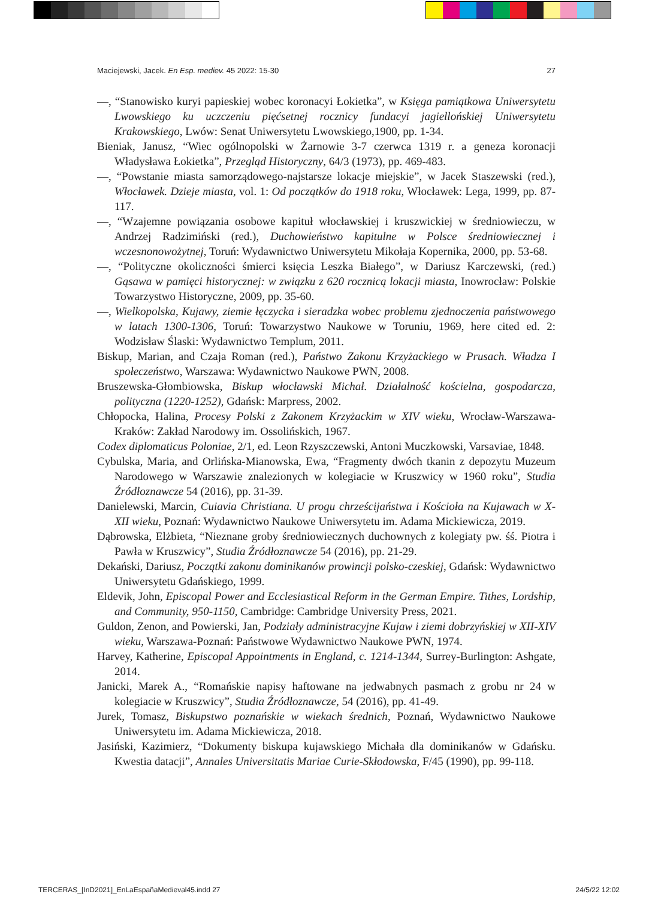Maciejewski, Jacek. En Esp. mediev. 45 2022: 15-30 27
—, “Stanowisko kuryi papieskiej wobec koronacyi Łokietka”, w Księga pamiątkowa Uniwersytetu Lwowskiego ku uczczeniu pięćsetnej rocznicy fundacyi jagiellońskiej Uniwersytetu Krakowskiego, Lwów: Senat Uniwersytetu Lwowskiego,1900, pp. 1-34.
Bieniak, Janusz, “Wiec ogólnopolski w Żarnowie 3-7 czerwca 1319 r. a geneza koronacji Władysława Łokietka”, Przegląd Historyczny, 64/3 (1973), pp. 469-483.
—, “Powstanie miasta samorządowego-najstarsze lokacje miejskie”, w Jacek Staszewski (red.), Włocławek. Dzieje miasta, vol. 1: Od początków do 1918 roku, Włocławek: Lega, 1999, pp. 87-117.
—, “Wzajemne powiązania osobowe kapituł włocławskiej i kruszwickiej w średniowieczu, w Andrzej Radzimiński (red.), Duchowieństwo kapitulne w Polsce średniowiecznej i wczesnonowożytnej, Toruń: Wydawnictwo Uniwersytetu Mikołaja Kopernika, 2000, pp. 53-68.
—, “Polityczne okoliczności śmierci księcia Leszka Białego”, w Dariusz Karczewski, (red.) Gąsawa w pamięci historycznej: w związku z 620 rocznicą lokacji miasta, Inowrocław: Polskie Towarzystwo Historyczne, 2009, pp. 35-60.
—, Wielkopolska, Kujawy, ziemie łęczycka i sieradzka wobec problemu zjednoczenia państwowego w latach 1300-1306, Toruń: Towarzystwo Naukowe w Toruniu, 1969, here cited ed. 2: Wodzisław Ślaski: Wydawnictwo Templum, 2011.
Biskup, Marian, and Czaja Roman (red.), Państwo Zakonu Krzyżackiego w Prusach. Władza I społeczeństwo, Warszawa: Wydawnictwo Naukowe PWN, 2008.
Bruszewska-Głombiowska, Biskup włocławski Michał. Działalność kościelna, gospodarcza, polityczna (1220-1252), Gdańsk: Marpress, 2002.
Chłopocka, Halina, Procesy Polski z Zakonem Krzyżackim w XIV wieku, Wrocław-Warszawa-Kraków: Zakład Narodowy im. Ossolińskich, 1967.
Codex diplomaticus Poloniae, 2/1, ed. Leon Rzyszczewski, Antoni Muczkowski, Varsaviae, 1848.
Cybulska, Maria, and Orlińska-Mianowska, Ewa, “Fragmenty dwóch tkanin z depozytu Muzeum Narodowego w Warszawie znalezionych w kolegiacie w Kruszwicy w 1960 roku”, Studia Źródłoznawcze 54 (2016), pp. 31-39.
Danielewski, Marcin, Cuiavia Christiana. U progu chrześcijaństwa i Kościoła na Kujawach w X-XII wieku, Poznań: Wydawnictwo Naukowe Uniwersytetu im. Adama Mickiewicza, 2019.
Dąbrowska, Elżbieta, “Nieznane groby średniowiecznych duchownych z kolegiaty pw. śś. Piotra i Pawła w Kruszwicy”, Studia Źródłoznawcze 54 (2016), pp. 21-29.
Dekański, Dariusz, Początki zakonu dominikanów prowincji polsko-czeskiej, Gdańsk: Wydawnictwo Uniwersytetu Gdańskiego, 1999.
Eldevik, John, Episcopal Power and Ecclesiastical Reform in the German Empire. Tithes, Lordship, and Community, 950-1150, Cambridge: Cambridge University Press, 2021.
Guldon, Zenon, and Powierski, Jan, Podziały administracyjne Kujaw i ziemi dobrzyńskiej w XII-XIV wieku, Warszawa-Poznań: Państwowe Wydawnictwo Naukowe PWN, 1974.
Harvey, Katherine, Episcopal Appointments in England, c. 1214-1344, Surrey-Burlington: Ashgate, 2014.
Janicki, Marek A., “Romańskie napisy haftowane na jedwabnych pasmach z grobu nr 24 w kolegiacie w Kruszwicy”, Studia Źródłoznawcze, 54 (2016), pp. 41-49.
Jurek, Tomasz, Biskupstwo poznańskie w wiekach średnich, Poznań, Wydawnictwo Naukowe Uniwersytetu im. Adama Mickiewicza, 2018.
Jasiński, Kazimierz, “Dokumenty biskupa kujawskiego Michała dla dominikanów w Gdańsku. Kwestia datacji”, Annales Universitatis Mariae Curie-Skłodowska, F/45 (1990), pp. 99-118.
TERCERAS_[InD2021]_EnLaEspañaMedieval45.indd 27 24/5/22 12:02